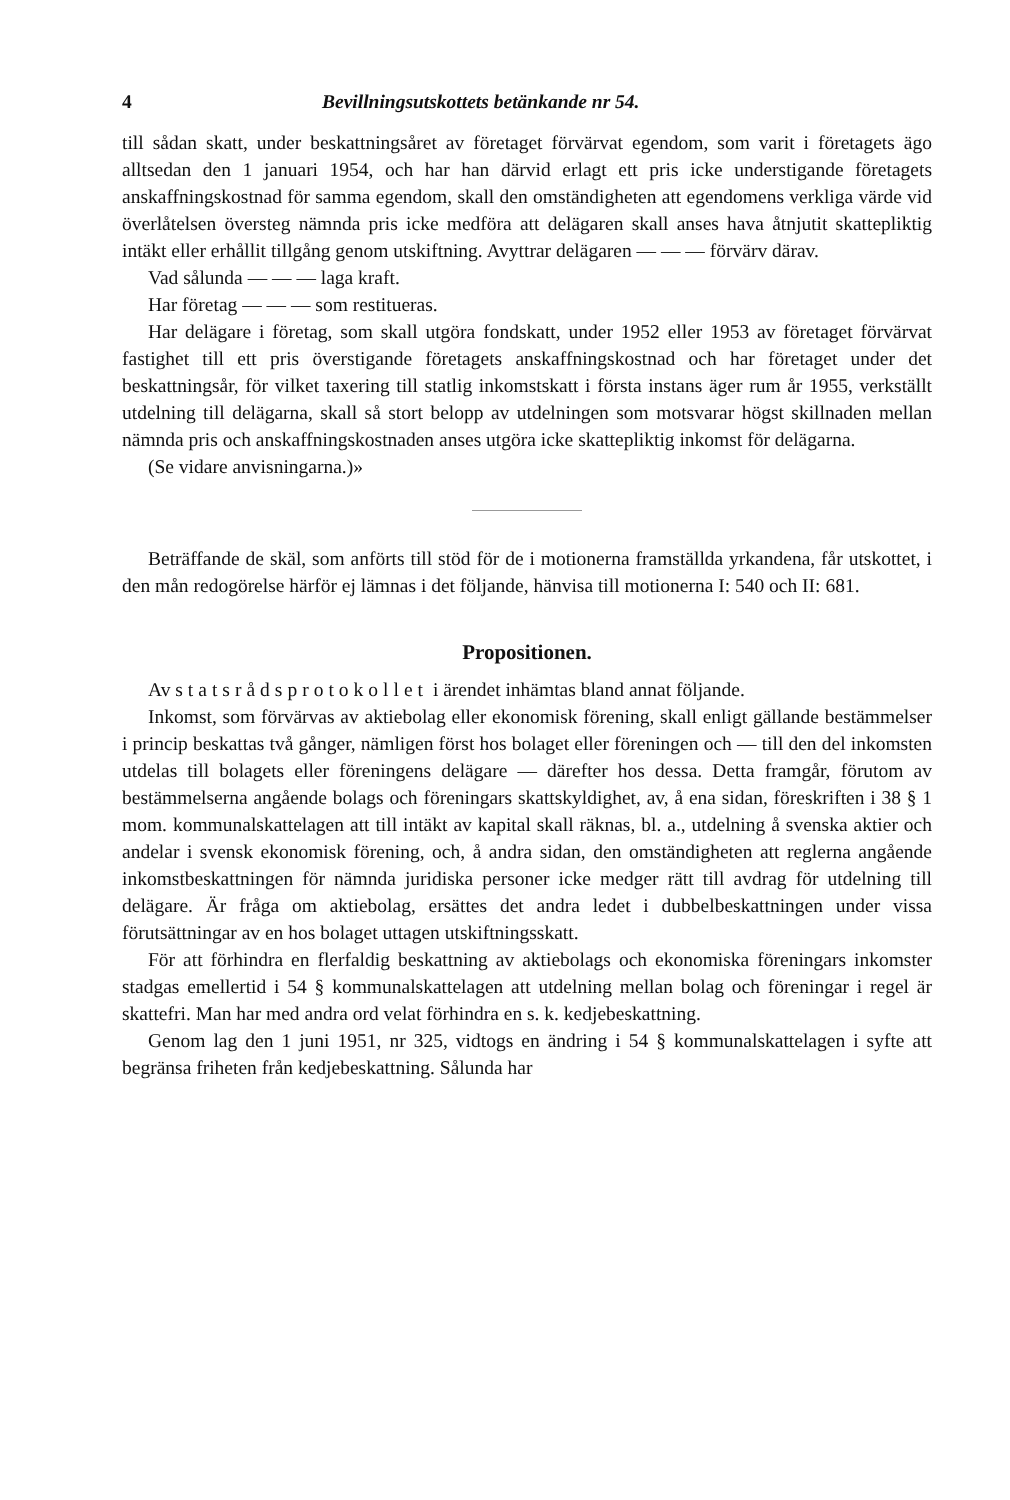4 Bevillningsutskottets betänkande nr 54.
till sådan skatt, under beskattningsåret av företaget förvärvat egendom, som varit i företagets ägo alltsedan den 1 januari 1954, och har han därvid erlagt ett pris icke understigande företagets anskaffningskostnad för samma egendom, skall den omständigheten att egendomens verkliga värde vid överlåtelsen översteg nämnda pris icke medföra att delägaren skall anses hava åtnjutit skattepliktig intäkt eller erhållit tillgång genom utskiftning. Avyttrar delägaren — — — förvärv därav.
Vad sålunda — — — laga kraft.
Har företag — — — som restitueras.
Har delägare i företag, som skall utgöra fondskatt, under 1952 eller 1953 av företaget förvärvat fastighet till ett pris överstigande företagets anskaffningskostnad och har företaget under det beskattningsår, för vilket taxering till statlig inkomstskatt i första instans äger rum år 1955, verkställt utdelning till delägarna, skall så stort belopp av utdelningen som motsvarar högst skillnaden mellan nämnda pris och anskaffningskostnaden anses utgöra icke skattepliktig inkomst för delägarna.
(Se vidare anvisningarna.)»
Beträffande de skäl, som anförts till stöd för de i motionerna framställda yrkandena, får utskottet, i den mån redogörelse härför ej lämnas i det följande, hänvisa till motionerna I: 540 och II: 681.
Propositionen.
Av statsrådsprotokollet i ärendet inhämtas bland annat följande.
Inkomst, som förvärvas av aktiebolag eller ekonomisk förening, skall enligt gällande bestämmelser i princip beskattas två gånger, nämligen först hos bolaget eller föreningen och — till den del inkomsten utdelas till bolagets eller föreningens delägare — därefter hos dessa. Detta framgår, förutom av bestämmelserna angående bolags och föreningars skattskyldighet, av, å ena sidan, föreskriften i 38 § 1 mom. kommunalskattelagen att till intäkt av kapital skall räknas, bl. a., utdelning å svenska aktier och andelar i svensk ekonomisk förening, och, å andra sidan, den omständigheten att reglerna angående inkomstbeskattningen för nämnda juridiska personer icke medger rätt till avdrag för utdelning till delägare. Är fråga om aktiebolag, ersättes det andra ledet i dubbelbeskattningen under vissa förutsättningar av en hos bolaget uttagen utskiftningsskatt.
För att förhindra en flerfaldig beskattning av aktiebolags och ekonomiska föreningars inkomster stadgas emellertid i 54 § kommunalskattelagen att utdelning mellan bolag och föreningar i regel är skattefri. Man har med andra ord velat förhindra en s. k. kedjebeskattning.
Genom lag den 1 juni 1951, nr 325, vidtogs en ändring i 54 § kommunalskattelagen i syfte att begränsa friheten från kedjebeskattning. Sålunda har